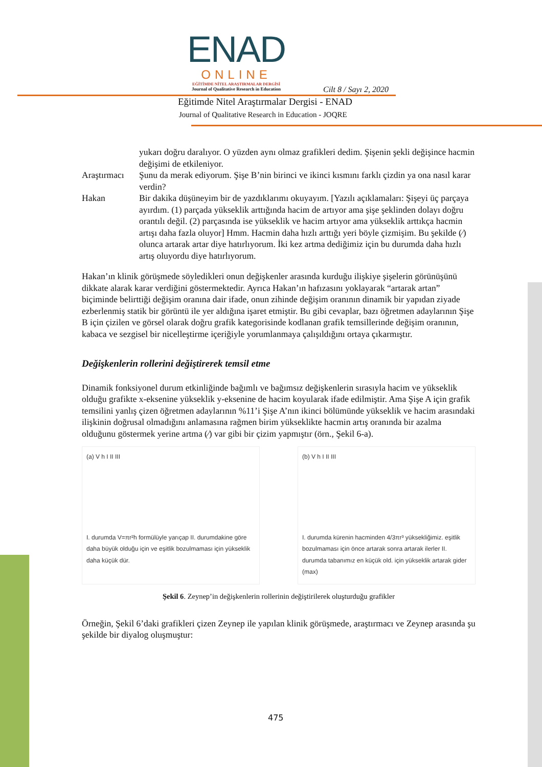ENAD
ONLINE
EĞİTİMDE NİTEL ARAŞTIRMALAR DERGİSİ
Journal of Qualitative Research in Education
Cilt 8 / Sayı 2, 2020
Eğitimde Nitel Araştırmalar Dergisi - ENAD
Journal of Qualitative Research in Education - JOQRE
yukarı doğru daralıyor. O yüzden aynı olmaz grafikleri dedim. Şişenin şekli değişince hacmin değişimi de etkileniyor.
Araştırmacı
Şunu da merak ediyorum. Şişe B’nin birinci ve ikinci kısmını farklı çizdin ya ona nasıl karar verdin?
Hakan Bir dakika düşüneyim bir de yazdıklarımı okuyayım. [Yazılı açıklamaları: Şişeyi üç parçaya ayırdım. (1) parçada yükseklik arttığında hacim de artıyor ama şişe şeklinden dolayı doğru orantılı değil. (2) parçasında ise yükseklik ve hacim artıyor ama yükseklik arttıkça hacmin artışı daha fazla oluyor] Hmm. Hacmin daha hızlı arttığı yeri böyle çizmişim. Bu şekilde (⁄) olunca artarak artar diye hatırlıyorum. İki kez artma dediğimiz için bu durumda daha hızlı artış oluyordu diye hatırlıyorum.
Hakan’ın klinik görüşmede söyledikleri onun değişkenler arasında kurduğu ilişkiye şişelerin görünüşünü dikkate alarak karar verdiğini göstermektedir. Ayrıca Hakan’ın hafızasını yoklayarak “artarak artan” biçiminde belirttiği değişim oranına dair ifade, onun zihinde değişim oranının dinamik bir yapıdan ziyade ezberlenmiş statik bir görüntü ile yer aldığına işaret etmiştir. Bu gibi cevaplar, bazı öğretmen adaylarının Şişe B için çizilen ve görsel olarak doğru grafik kategorisinde kodlanan grafik temsillerinde değişim oranının, kabaca ve sezgisel bir nicelleştirme içeriğiyle yorumlanmaya çalışıldığını ortaya çıkarmıştır.
Değişkenlerin rollerini değiştirerek temsil etme
Dinamik fonksiyonel durum etkinliğinde bağımlı ve bağımsız değişkenlerin sırasıyla hacim ve yükseklik olduğu grafikte x-eksenine yükseklik y-eksenine de hacim koyularak ifade edilmiştir. Ama Şişe A için grafik temsilini yanlış çizen öğretmen adaylarının %11’i Şişe A’nın ikinci bölümünde yükseklik ve hacim arasındaki ilişkinin doğrusal olmadığını anlamasına rağmen birim yükseklikte hacmin artış oranında bir azalma olduğunu göstermek yerine artma (⁄) var gibi bir çizim yapmıştır (örn., Şekil 6-a).
(a) V h I II III
I. durumda V=πr²h formülüyle yarıçap II. durumdakine göre daha büyük olduğu için ve eşitlik bozulmaması için yükseklik daha küçük dür.
(b) V h I II III
I. durumda kürenin hacminden 4/3πr³ yüksekliğimiz. eşitlik bozulmaması için önce artarak sonra artarak ilerler II. durumda tabanımız en küçük old. için yükseklik artarak gider (max)
Şekil 6. Zeynep’in değişkenlerin rollerinin değiştirilerek oluşturduğu grafikler
Örneğin, Şekil 6’daki grafikleri çizen Zeynep ile yapılan klinik görüşmede, araştırmacı ve Zeynep arasında şu şekilde bir diyalog oluşmuştur:
475